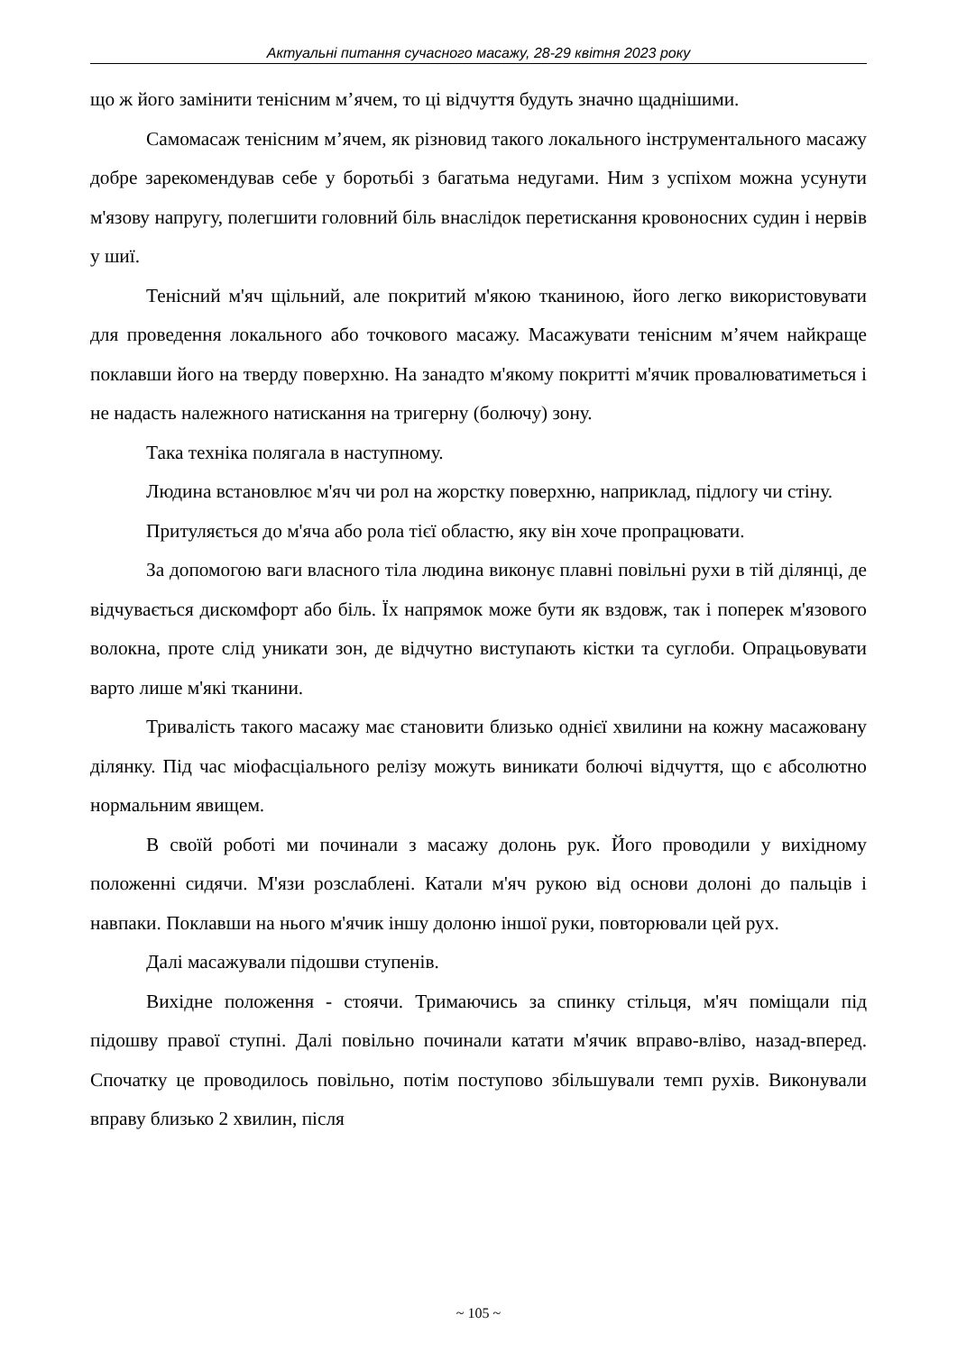Актуальні питання сучасного масажу, 28-29 квітня 2023 року
що ж його замінити тенісним м’ячем, то ці відчуття будуть значно щаднішими.
Самомасаж тенісним м’ячем, як різновид такого локального інструментального масажу добре зарекомендував себе у боротьбі з багатьма недугами. Ним з успіхом можна усунути м'язову напругу, полегшити головний біль внаслідок перетискання кровоносних судин і нервів у шиї.
Тенісний м'яч щільний, але покритий м'якою тканиною, його легко використовувати для проведення локального або точкового масажу. Масажувати тенісним м’ячем найкраще поклавши його на тверду поверхню. На занадто м'якому покритті м'ячик провалюватиметься і не надасть належного натискання на тригерну (болючу) зону.
Така техніка полягала в наступному.
Людина встановлює м'яч чи рол на жорстку поверхню, наприклад, підлогу чи стіну.
Притуляється до м'яча або рола тієї областю, яку він хоче пропрацювати.
За допомогою ваги власного тіла людина виконує плавні повільні рухи в тій ділянці, де відчувається дискомфорт або біль. Їх напрямок може бути як вздовж, так і поперек м'язового волокна, проте слід уникати зон, де відчутно виступають кістки та суглоби. Опрацьовувати варто лише м'які тканини.
Тривалість такого масажу має становити близько однієї хвилини на кожну масажовану ділянку. Під час міофасціального релізу можуть виникати болючі відчуття, що є абсолютно нормальним явищем.
В своїй роботі ми починали з масажу долонь рук. Його проводили у вихідному положенні сидячи. М'язи розслаблені. Катали м'яч рукою від основи долоні до пальців і навпаки. Поклавши на нього м'ячик іншу долоню іншої руки, повторювали цей рух.
Далі масажували підошви ступенів.
Вихідне положення - стоячи. Тримаючись за спинку стільця, м'яч поміщали під підошву правої ступні. Далі повільно починали катати м'ячик вправо-вліво, назад-вперед. Спочатку це проводилось повільно, потім поступово збільшували темп рухів. Виконували вправу близько 2 хвилин, після
~ 105 ~